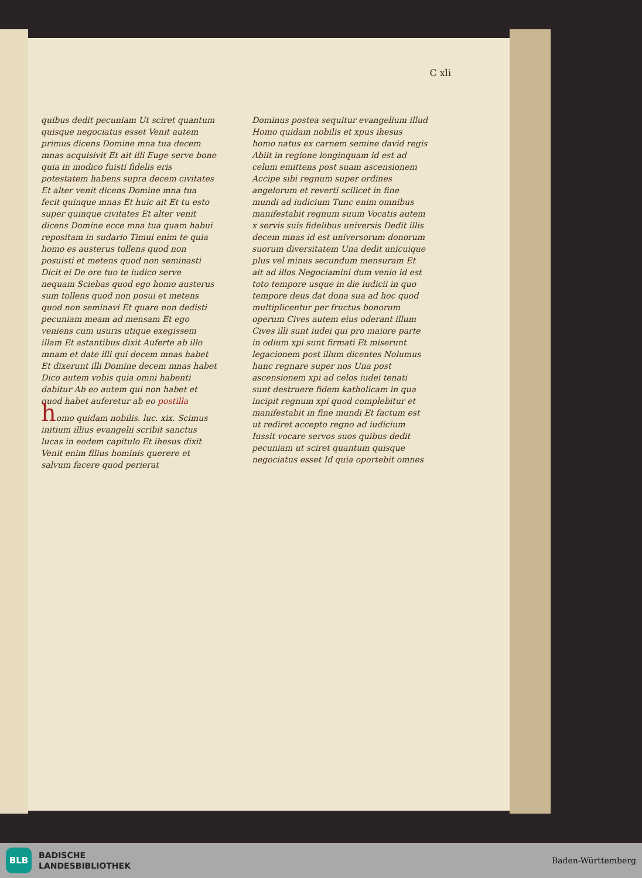C xli
quibus dedit pecuniam Ut sciret quantum quisque negociatus esset Venit autem primus dicens Domine mna tua decem mnas acquisivit Et ait illi Euge serve bone quia in modico fuisti fidelis eris potestatem habens supra decem civitates Et alter venit dicens Domine mna tua fecit quinque mnas Et huic ait Et tu esto super quinque civitates Et alter venit dicens Domine ecce mna tua quam habui repositam in sudario Timui enim te quia homo es austerus tollens quod non posuisti et metens quod non seminasti Dicit ei De ore tuo te iudico serve nequam Sciebas quod ego homo austerus sum tollens quod non posui et metens quod non seminavi Et quare non dedisti pecuniam meam ad mensam Et ego veniens cum usuris utique exegissem illam Et astantibus dixit Auferte ab illo mnam et date illi qui decem mnas habet Et dixerunt illi Domine decem mnas habet Dico autem vobis quia omni habenti dabitur Ab eo autem qui non habet et quod habet auferetur ab eo postilla
homo quidam nobilis. luc. xix. Scimus initium illius evangelii scribit sanctus lucas in eodem capitulo Et ihesus dixit Venit enim filius hominis querere et salvum facere quod perierat
Dominus postea sequitur evangelium illud Homo quidam nobilis et xpus ihesus homo natus ex carnem semine david regis Abiit in regione longinquam id est ad celum emittens post suam ascensionem Accipe sibi regnum super ordines angelorum et reverti scilicet in fine mundi ad iudicium Tunc enim omnibus manifestabit regnum suum Vocatis autem x servis suis fidelibus universis Dedit illis decem mnas id est universorum donorum suorum diversitatem Una dedit unicuique plus vel minus secundum mensuram Et ait ad illos Negociamini dum venio id est toto tempore usque in die iudicii in quo tempore deus dat dona sua ad hoc quod multiplicentur per fructus bonorum operum Cives autem eius oderant illum Cives illi sunt iudei qui pro maiore parte in odium xpi sunt firmati Et miserunt legacionem post illum dicentes Nolumus hunc regnare super nos Una post ascensionem xpi ad celos iudei tenati sunt destruere fidem katholicam in qua incipit regnum xpi quod complebitur et manifestabit in fine mundi Et factum est ut rediret accepto regno ad iudicium Iussit vocare servos suos quibus dedit pecuniam ut sciret quantum quisque negociatus esset Id quia oportebit omnes
BLB
BADISCHE
LANDESBIBLIOTHEK
Baden-Württemberg